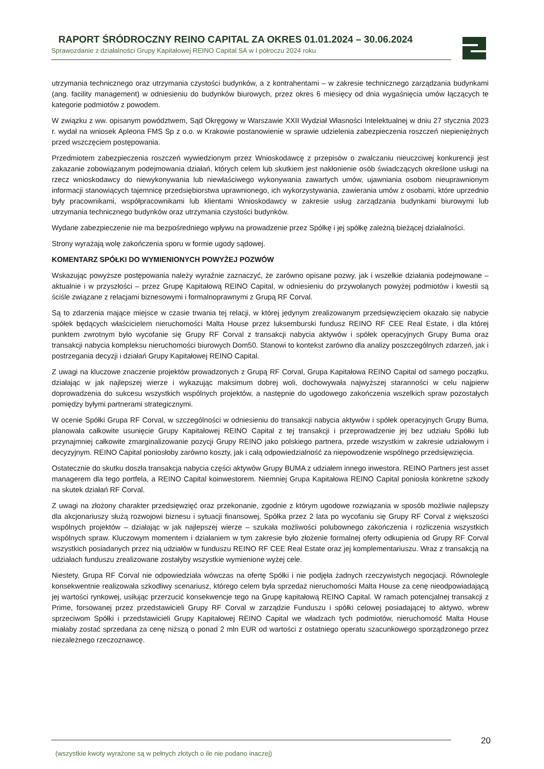RAPORT ŚRÓDROCZNY REINO CAPITAL ZA OKRES 01.01.2024 – 30.06.2024
Sprawozdanie z działalności Grupy Kapitałowej REINO Capital SA w I półroczu 2024 roku
utrzymania technicznego oraz utrzymania czystości budynków, a z kontrahentami – w zakresie technicznego zarządzania budynkami (ang. facility management) w odniesieniu do budynków biurowych, przez okres 6 miesięcy od dnia wygaśnięcia umów łączących te kategorie podmiotów z powodem.
W związku z ww. opisanym powództwem, Sąd Okręgowy w Warszawie XXII Wydział Własności Intelektualnej w dniu 27 stycznia 2023 r. wydał na wniosek Apleona FMS Sp z o.o. w Krakowie postanowienie w sprawie udzielenia zabezpieczenia roszczeń niepieniężnych przed wszczęciem postępowania.
Przedmiotem zabezpieczenia roszczeń wywiedzionym przez Wnioskodawcę z przepisów o zwalczaniu nieuczciwej konkurencji jest zakazanie zobowiązanym podejmowania działań, których celem lub skutkiem jest nakłonienie osób świadczących określone usługi na rzecz wnioskodawcy do niewykonywania lub niewłaściwego wykonywania zawartych umów, ujawniania osobom nieuprawnionym informacji stanowiących tajemnicę przedsiębiorstwa uprawnionego, ich wykorzystywania, zawierania umów z osobami, które uprzednio były pracownikami, współpracownikami lub klientami Wnioskodawcy w zakresie usług zarządzania budynkami biurowymi lub utrzymania technicznego budynków oraz utrzymania czystości budynków.
Wydane zabezpieczenie nie ma bezpośredniego wpływu na prowadzenie przez Spółkę i jej spółkę zależną bieżącej działalności.
Strony wyrażają wolę zakończenia sporu w formie ugody sądowej.
KOMENTARZ SPÓŁKI DO WYMIENIONYCH POWYŻEJ POZWÓW
Wskazując powyższe postępowania należy wyraźnie zaznaczyć, że zarówno opisane pozwy, jak i wszelkie działania podejmowane – aktualnie i w przyszłości – przez Grupę Kapitałową REINO Capital, w odniesieniu do przywołanych powyżej podmiotów i kwestii są ściśle związane z relacjami biznesowymi i formalnoprawnymi z Grupą RF Corval.
Są to zdarzenia mające miejsce w czasie trwania tej relacji, w której jedynym zrealizowanym przedsięwzięciem okazało się nabycie spółek będących właścicielem nieruchomości Malta House przez luksemburski fundusz REINO RF CEE Real Estate, i dla której punktem zwrotnym było wycofanie się Grupy RF Corval z transakcji nabycia aktywów i spółek operacyjnych Grupy Buma oraz transakcji nabycia kompleksu nieruchomości biurowych Dom50. Stanowi to kontekst zarówno dla analizy poszczególnych zdarzeń, jak i postrzegania decyzji i działań Grupy Kapitałowej REINO Capital.
Z uwagi na kluczowe znaczenie projektów prowadzonych z Grupą RF Corval, Grupa Kapitałowa REINO Capital od samego początku, działając w jak najlepszej wierze i wykazując maksimum dobrej woli, dochowywała najwyższej staranności w celu najpierw doprowadzenia do sukcesu wszystkich wspólnych projektów, a następnie do ugodowego zakończenia wszelkich spraw pozostałych pomiędzy byłymi partnerami strategicznymi.
W ocenie Spółki Grupa RF Corval, w szczególności w odniesieniu do transakcji nabycia aktywów i spółek operacyjnych Grupy Buma, planowała całkowite usunięcie Grupy Kapitałowej REINO Capital z tej transakcji i przeprowadzenie jej bez udziału Spółki lub przynajmniej całkowite zmarginalizowanie pozycji Grupy REINO jako polskiego partnera, przede wszystkim w zakresie udziałowym i decyzyjnym. REINO Capital poniosłoby zarówno koszty, jak i całą odpowiedzialność za niepowodzenie wspólnego przedsięwzięcia.
Ostatecznie do skutku doszła transakcja nabycia części aktywów Grupy BUMA z udziałem innego inwestora. REINO Partners jest asset managerem dla tego portfela, a REINO Capital koinwestorem. Niemniej Grupa Kapitałowa REINO Capital poniosła konkretne szkody na skutek działań RF Corval.
Z uwagi na złożony charakter przedsięwzięć oraz przekonanie, zgodnie z którym ugodowe rozwiązania w sposób możliwie najlepszy dla akcjonariuszy służą rozwojowi biznesu i sytuacji finansowej, Spółka przez 2 lata po wycofaniu się Grupy RF Corval z większości wspólnych projektów – działając w jak najlepszej wierze – szukała możliwości polubownego zakończenia i rozliczenia wszystkich wspólnych spraw. Kluczowym momentem i działaniem w tym zakresie było złożenie formalnej oferty odkupienia od Grupy RF Corval wszystkich posiadanych przez nią udziałów w funduszu REINO RF CEE Real Estate oraz jej komplementariuszu. Wraz z transakcją na udziałach funduszu zrealizowane zostałyby wszystkie wymienione wyżej cele.
Niestety, Grupa RF Corval nie odpowiedziała wówczas na ofertę Spółki i nie podjęła żadnych rzeczywistych negocjacji. Równolegle konsekwentnie realizowała szkodliwy scenariusz, którego celem była sprzedaż nieruchomości Malta House za cenę nieodpowiadającą jej wartości rynkowej, usiłując przerzucić konsekwencje tego na Grupę kapitałową REINO Capital. W ramach potencjalnej transakcji z Prime, forsowanej przez przedstawicieli Grupy RF Corval w zarządzie Funduszu i spółki celowej posiadającej to aktywo, wbrew sprzeciwom Spółki i przedstawicieli Grupy Kapitałowej REINO Capital we władzach tych podmiotów, nieruchomość Malta House miałaby zostać sprzedana za cenę niższą o ponad 2 mln EUR od wartości z ostatniego operatu szacunkowego sporządzonego przez niezależnego rzeczoznawcę.
(wszystkie kwoty wyrażone są w pełnych złotych o ile nie podano inaczej) 20